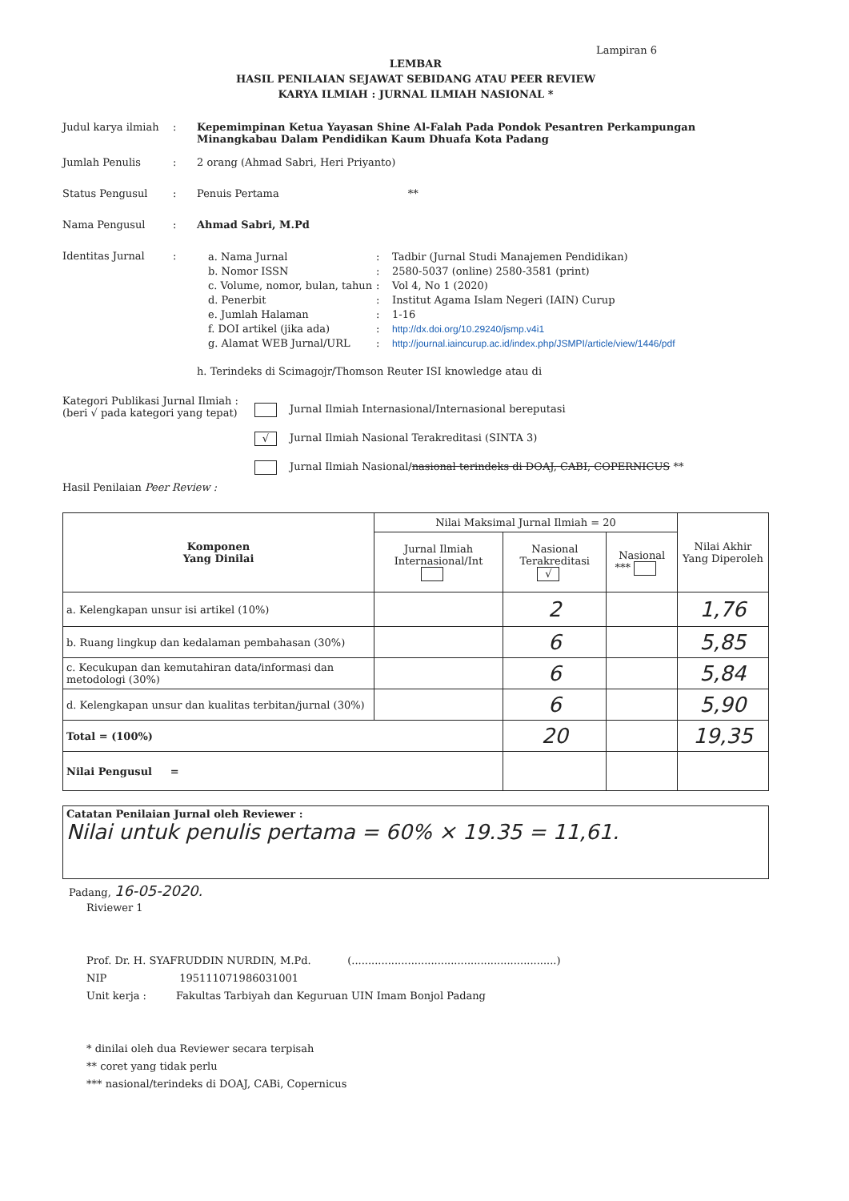Lampiran 6
LEMBAR
HASIL PENILAIAN SEJAWAT SEBIDANG ATAU PEER REVIEW
KARYA ILMIAH : JURNAL ILMIAH NASIONAL *
Judul karya ilmiah
: Kepemimpinan Ketua Yayasan Shine Al-Falah Pada Pondok Pesantren Perkampungan Minangkabau Dalam Pendidikan Kaum Dhuafa Kota Padang
Jumlah Penulis : 2 orang (Ahmad Sabri, Heri Priyanto)
Status Pengusul : Penuis Pertama **
Nama Pengusul : Ahmad Sabri, M.Pd
Identitas Jurnal :
a. Nama Jurnal
:
Tadbir (Jurnal Studi Manajemen Pendidikan)
b. Nomor ISSN
:
2580-5037 (online) 2580-3581 (print)
c. Volume, nomor, bulan, tahun
:
Vol 4, No 1 (2020)
d. Penerbit
:
Institut Agama Islam Negeri (IAIN) Curup
e. Jumlah Halaman
:
1-16
f. DOI artikel (jika ada)
:
http://dx.doi.org/10.29240/jsmp.v4i1
g. Alamat WEB Jurnal/URL
:
http://journal.iaincurup.ac.id/index.php/JSMPI/article/view/1446/pdf
h. Terindeks di Scimagojr/Thomson Reuter ISI knowledge atau di
Kategori Publikasi Jurnal Ilmiah :
(beri √ pada kategori yang tepat)
Jurnal Ilmiah Internasional/Internasional bereputasi
√ Jurnal Ilmiah Nasional Terakreditasi (SINTA 3)
Jurnal Ilmiah Nasional/nasional terindeks di DOAJ, CABI, COPERNICUS **
Hasil Penilaian Peer Review :
| Komponen Yang Dinilai | Nilai Maksimal Jurnal Ilmiah = 20 | | | Nilai Akhir Yang Diperoleh |
| --- | --- | --- | --- | --- |
| | Jurnal Ilmiah Internasional/Int | Nasional Terakreditasi √ | Nasional *** | |
| a. Kelengkapan unsur isi artikel (10%) | | 2 | | 1,76 |
| b. Ruang lingkup dan kedalaman pembahasan (30%) | | 6 | | 5,85 |
| c. Kecukupan dan kemutahiran data/informasi dan metodologi (30%) | | 6 | | 5,84 |
| d. Kelengkapan unsur dan kualitas terbitan/jurnal (30%) | | 6 | | 5,90 |
| Total = (100%) | | 20 | | 19,35 |
| Nilai Pengusul = | | | | |
Catatan Penilaian Jurnal oleh Reviewer :
Nilai untuk penulis pertama = 60% × 19.35 = 11,61.
Padang, 16-05-2020.
Riviewer 1
Prof. Dr. H. SYAFRUDDIN NURDIN, M.Pd. (..............................................................)
NIP 195111071986031001
Unit kerja : Fakultas Tarbiyah dan Keguruan UIN Imam Bonjol Padang
* dinilai oleh dua Reviewer secara terpisah
** coret yang tidak perlu
*** nasional/terindeks di DOAJ, CABi, Copernicus